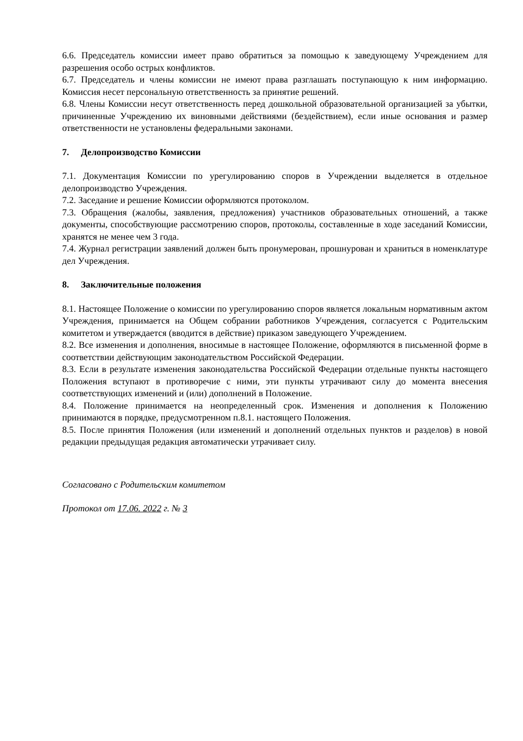6.6. Председатель комиссии имеет право обратиться за помощью к заведующему Учреждением для разрешения особо острых конфликтов.
6.7. Председатель и члены комиссии не имеют права разглашать поступающую к ним информацию. Комиссия несет персональную ответственность за принятие решений.
6.8. Члены Комиссии несут ответственность перед дошкольной образовательной организацией за убытки, причиненные Учреждению их виновными действиями (бездействием), если иные основания и размер ответственности не установлены федеральными законами.
7. Делопроизводство Комиссии
7.1. Документация Комиссии по урегулированию споров в Учреждении выделяется в отдельное делопроизводство Учреждения.
7.2. Заседание и решение Комиссии оформляются протоколом.
7.3. Обращения (жалобы, заявления, предложения) участников образовательных отношений, а также документы, способствующие рассмотрению споров, протоколы, составленные в ходе заседаний Комиссии, хранятся не менее чем 3 года.
7.4. Журнал регистрации заявлений должен быть пронумерован, прошнурован и храниться в номенклатуре дел Учреждения.
8. Заключительные положения
8.1. Настоящее Положение о комиссии по урегулированию споров является локальным нормативным актом Учреждения, принимается на Общем собрании работников Учреждения, согласуется с Родительским комитетом и утверждается (вводится в действие) приказом заведующего Учреждением.
8.2. Все изменения и дополнения, вносимые в настоящее Положение, оформляются в письменной форме в соответствии действующим законодательством Российской Федерации.
8.3. Если в результате изменения законодательства Российской Федерации отдельные пункты настоящего Положения вступают в противоречие с ними, эти пункты утрачивают силу до момента внесения соответствующих изменений и (или) дополнений в Положение.
8.4. Положение принимается на неопределенный срок. Изменения и дополнения к Положению принимаются в порядке, предусмотренном п.8.1. настоящего Положения.
8.5. После принятия Положения (или изменений и дополнений отдельных пунктов и разделов) в новой редакции предыдущая редакция автоматически утрачивает силу.
Согласовано с Родительским комитетом
Протокол от 17.06. 2022 г. № 3